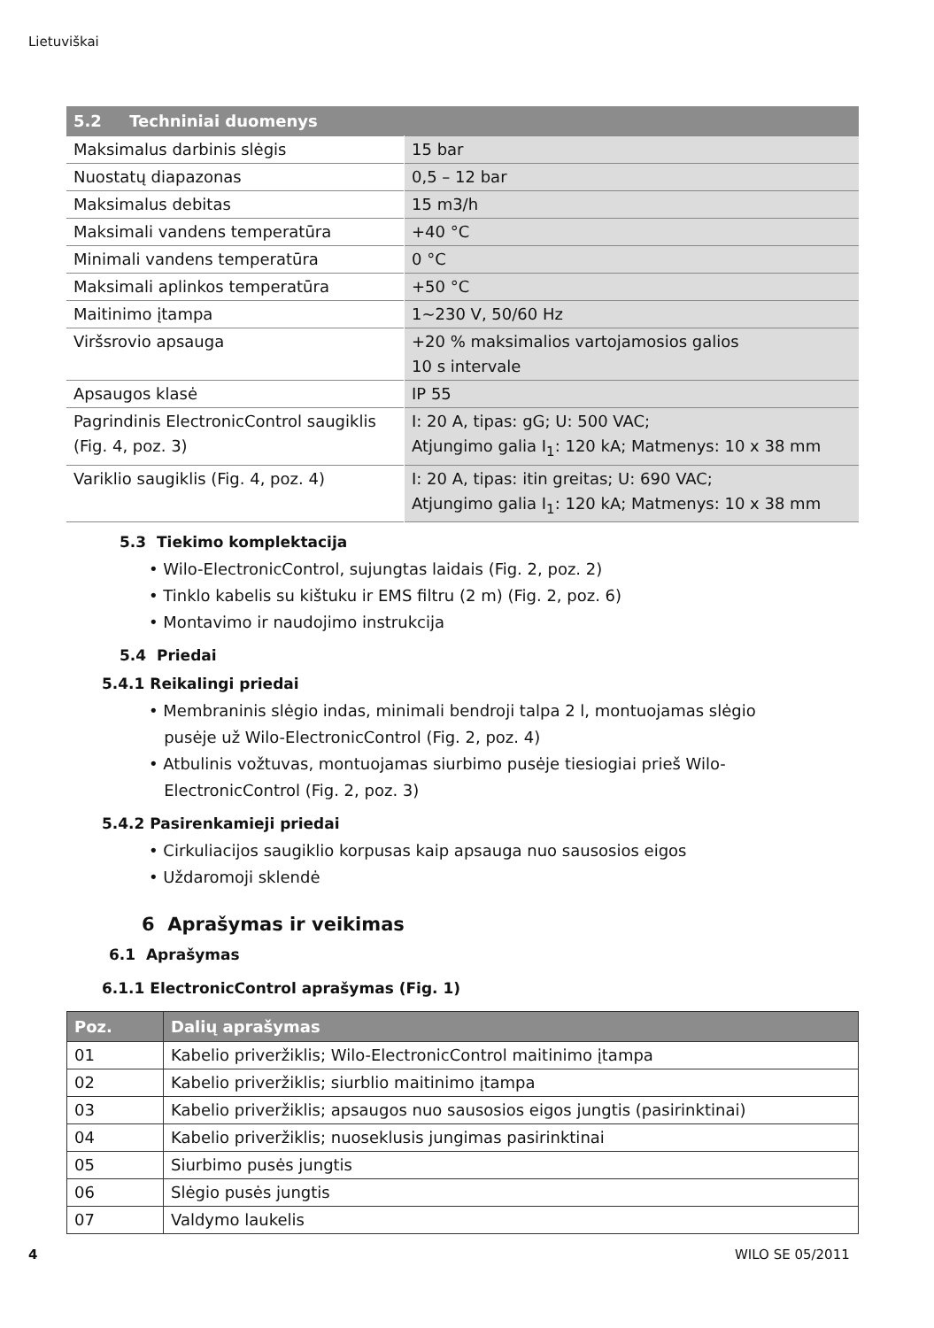Lietuviškai
| 5.2 Techniniai duomenys | |
| --- | --- |
| Maksimalus darbinis slėgis | 15 bar |
| Nuostatų diapazonas | 0,5 – 12 bar |
| Maksimalus debitas | 15 m3/h |
| Maksimali vandens temperatūra | +40 °C |
| Minimali vandens temperatūra | 0 °C |
| Maksimali aplinkos temperatūra | +50 °C |
| Maitinimo įtampa | 1~230 V, 50/60 Hz |
| Viršsrovio apsauga | +20 % maksimalios vartojamosios galios 10 s intervale |
| Apsaugos klasė | IP 55 |
| Pagrindinis ElectronicControl saugiklis (Fig. 4, poz. 3) | I: 20 A, tipas: gG; U: 500 VAC; Atjungimo galia I<sub>1</sub>: 120 kA; Matmenys: 10 x 38 mm |
| Variklio saugiklis (Fig. 4, poz. 4) | I: 20 A, tipas: itin greitas; U: 690 VAC; Atjungimo galia I<sub>1</sub>: 120 kA; Matmenys: 10 x 38 mm |
5.3 Tiekimo komplektacija
• Wilo-ElectronicControl, sujungtas laidais (Fig. 2, poz. 2)
• Tinklo kabelis su kištuku ir EMS filtru (2 m) (Fig. 2, poz. 6)
• Montavimo ir naudojimo instrukcija
5.4 Priedai
5.4.1 Reikalingi priedai
• Membraninis slėgio indas, minimali bendroji talpa 2 l, montuojamas slėgio
pusėje už Wilo-ElectronicControl (Fig. 2, poz. 4)
• Atbulinis vožtuvas, montuojamas siurbimo pusėje tiesiogiai prieš Wilo-
ElectronicControl (Fig. 2, poz. 3)
5.4.2 Pasirenkamieji priedai
• Cirkuliacijos saugiklio korpusas kaip apsauga nuo sausosios eigos
• Uždaromoji sklendė
6 Aprašymas ir veikimas
6.1 Aprašymas
6.1.1 ElectronicControl aprašymas (Fig. 1)
| Poz. | Dalių aprašymas |
| --- | --- |
| 01 | Kabelio priveržiklis; Wilo-ElectronicControl maitinimo įtampa |
| 02 | Kabelio priveržiklis; siurblio maitinimo įtampa |
| 03 | Kabelio priveržiklis; apsaugos nuo sausosios eigos jungtis (pasirinktinai) |
| 04 | Kabelio priveržiklis; nuoseklusis jungimas pasirinktinai |
| 05 | Siurbimo pusės jungtis |
| 06 | Slėgio pusės jungtis |
| 07 | Valdymo laukelis |
4 WILO SE 05/2011